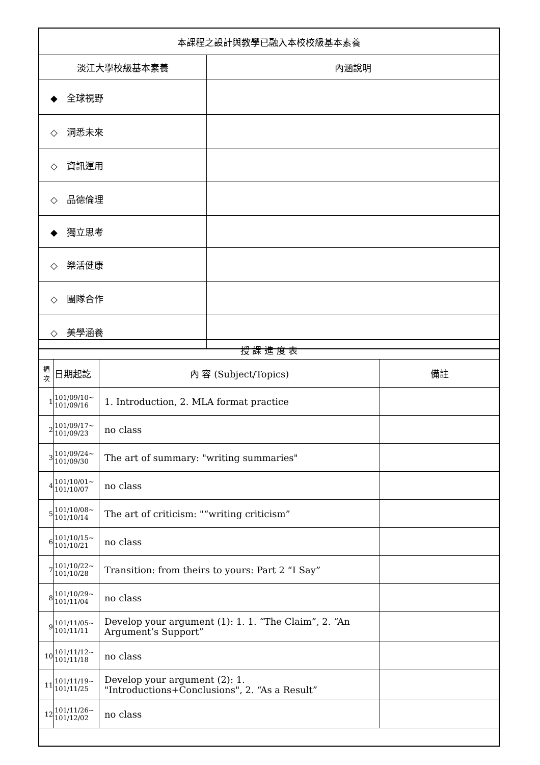| 本課程之設計與教學已融入本校校級基本素養 | |
| --- | --- |
| 淡江大學校級基本素養 | 內涵說明 |
| ◆ 全球視野 | |
| ◇ 洞悉未來 | |
| ◇ 資訊運用 | |
| ◇ 品德倫理 | |
| ◆ 獨立思考 | |
| ◇ 樂活健康 | |
| ◇ 團隊合作 | |
| ◇ 美學涵養 | |
| 授 課 進 度 表 | | | |
| 週 次 | 日期起訖 | 內 容 (Subject/Topics) | 備註 |
| 1 | 101/09/10~ 101/09/16 | 1. Introduction, 2. MLA format practice | |
| 2 | 101/09/17~ 101/09/23 | no class | |
| 3 | 101/09/24~ 101/09/30 | The art of summary: "writing summaries" | |
| 4 | 101/10/01~ 101/10/07 | no class | |
| 5 | 101/10/08~ 101/10/14 | The art of criticism: "“writing criticism” | |
| 6 | 101/10/15~ 101/10/21 | no class | |
| 7 | 101/10/22~ 101/10/28 | Transition: from theirs to yours: Part 2 “I Say” | |
| 8 | 101/10/29~ 101/11/04 | no class | |
| 9 | 101/11/05~ 101/11/11 | Develop your argument (1): 1. 1. “The Claim”, 2. “An Argument’s Support” | |
| 10 | 101/11/12~ 101/11/18 | no class | |
| 11 | 101/11/19~ 101/11/25 | Develop your argument (2): 1. "Introductions+Conclusions", 2. “As a Result” | |
| 12 | 101/11/26~ 101/12/02 | no class | |